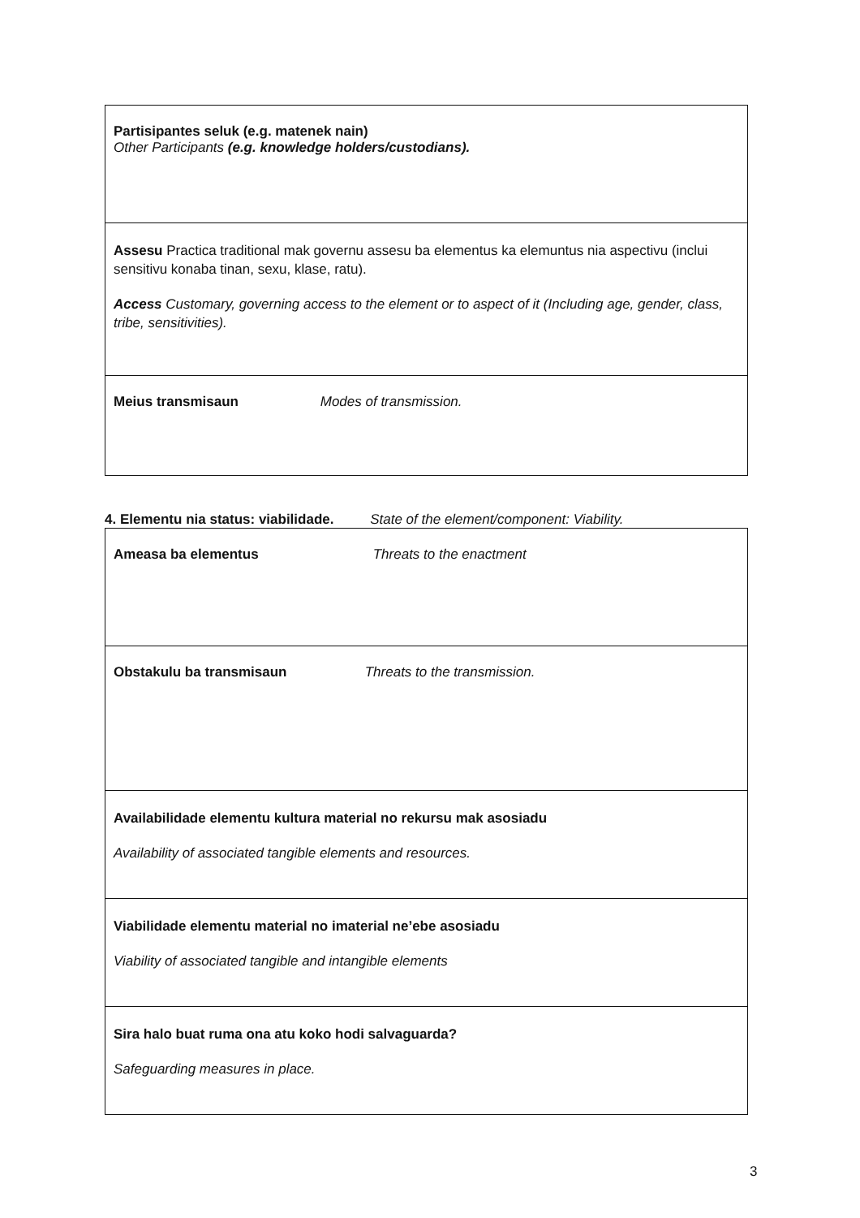| Partisipantes seluk (e.g. matenek nain) Other Participants (e.g. knowledge holders/custodians). |
| Assesu Practica traditional mak governu assesu ba elementus ka elemuntus nia aspectivu (inclui sensitivu konaba tinan, sexu, klase, ratu). Access Customary, governing access to the element or to aspect of it (Including age, gender, class, tribe, sensitivities). |
| Meius transmisaun Modes of transmission. |
4. Elementu nia status: viabilidade. State of the element/component: Viability.
| Ameasa ba elementus Threats to the enactment |
| Obstakulu ba transmisaun Threats to the transmission. |
| Availabilidade elementu kultura material no rekursu mak asosiadu Availability of associated tangible elements and resources. |
| Viabilidade elementu material no imaterial ne’ebe asosiadu Viability of associated tangible and intangible elements |
| Sira halo buat ruma ona atu koko hodi salvaguarda? Safeguarding measures in place. |
3